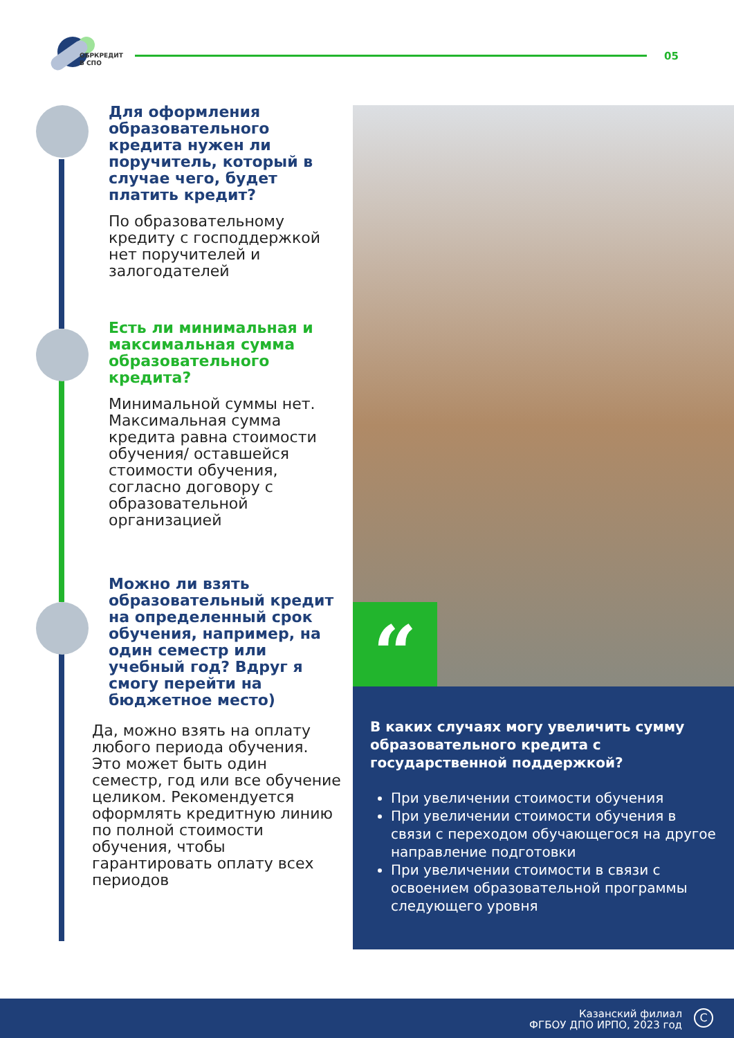ОБРКРЕДИТ
В СПО
05
Для оформления образовательного кредита нужен ли поручитель, который в случае чего, будет платить кредит?
По образовательному кредиту с господдержкой нет поручителей и залогодателей
Есть ли минимальная и максимальная сумма образовательного кредита?
Минимальной суммы нет. Максимальная сумма кредита равна стоимости обучения/ оставшейся стоимости обучения, согласно договору с образовательной организацией
Можно ли взять образовательный кредит на определенный срок обучения, например, на один семестр или учебный год? Вдруг я смогу перейти на бюджетное место)
Да, можно взять на оплату любого периода обучения. Это может быть один семестр, год или все обучение целиком. Рекомендуется оформлять кредитную линию по полной стоимости обучения, чтобы гарантировать оплату всех периодов
“
В каких случаях могу увеличить сумму образовательного кредита с государственной поддержкой?
При увеличении стоимости обучения
При увеличении стоимости обучения в связи с переходом обучающегося на другое направление подготовки
При увеличении стоимости в связи с освоением образовательной программы следующего уровня
Казанский филиал
ФГБОУ ДПО ИРПО, 2023 год
C